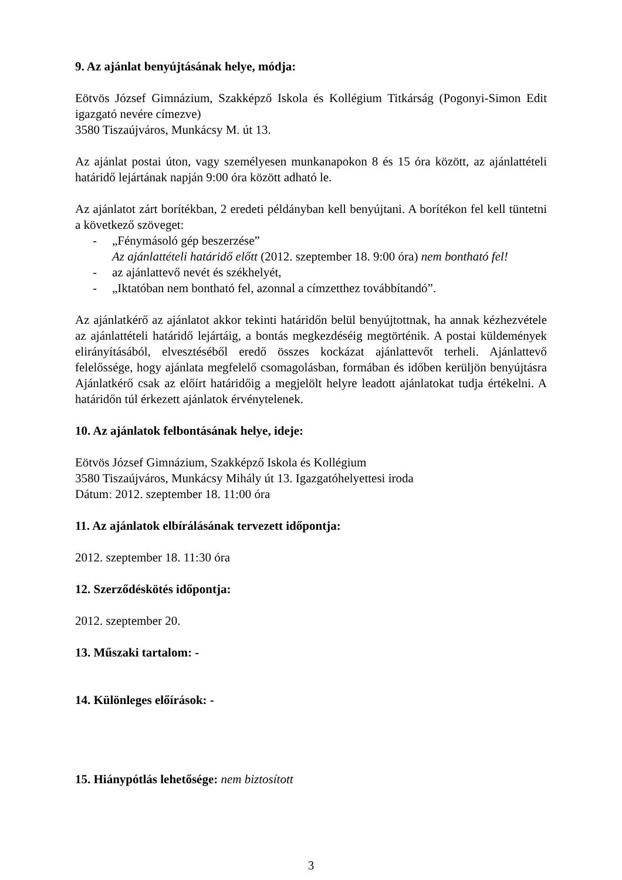9. Az ajánlat benyújtásának helye, módja:
Eötvös József Gimnázium, Szakképző Iskola és Kollégium Titkárság (Pogonyi-Simon Edit igazgató nevére címezve)
3580 Tiszaújváros, Munkácsy M. út 13.
Az ajánlat postai úton, vagy személyesen munkanapokon 8 és 15 óra között, az ajánlattételi határidő lejártának napján 9:00 óra között adható le.
Az ajánlatot zárt borítékban, 2 eredeti példányban kell benyújtani. A borítékon fel kell tüntetni a következő szöveget:
- „Fénymásoló gép beszerzése”
Az ajánlattételi határidő előtt (2012. szeptember 18. 9:00 óra) nem bontható fel!
- az ajánlattevő nevét és székhelyét,
- „Iktatóban nem bontható fel, azonnal a címzetthez továbbítandó”.
Az ajánlatkérő az ajánlatot akkor tekinti határidőn belül benyújtottnak, ha annak kézhezvétele az ajánlattételi határidő lejártáig, a bontás megkezdéséig megtörténik. A postai küldemények elirányításából, elvesztéséből eredő összes kockázat ajánlattevőt terheli. Ajánlattevő felelőssége, hogy ajánlata megfelelő csomagolásban, formában és időben kerüljön benyújtásra Ajánlatkérő csak az előírt határidőig a megjelölt helyre leadott ajánlatokat tudja értékelni. A határidőn túl érkezett ajánlatok érvénytelenek.
10. Az ajánlatok felbontásának helye, ideje:
Eötvös József Gimnázium, Szakképző Iskola és Kollégium
3580 Tiszaújváros, Munkácsy Mihály út 13. Igazgatóhelyettesi iroda
Dátum: 2012. szeptember 18. 11:00 óra
11. Az ajánlatok elbírálásának tervezett időpontja:
2012. szeptember 18. 11:30 óra
12. Szerződéskötés időpontja:
2012. szeptember 20.
13. Műszaki tartalom: -
14. Különleges előírások: -
15. Hiánypótlás lehetősége: nem biztosított
3